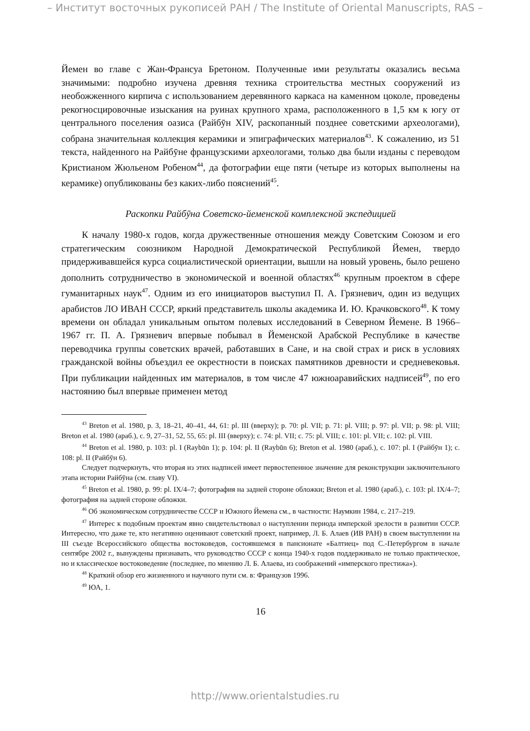– Институт восточных рукописей РАН / The Institute of Oriental Manuscripts, RAS –
Йемен во главе с Жан-Франсуа Бретоном. Полученные ими результаты оказались весьма значимыми: подробно изучена древняя техника строительства местных сооружений из необожженного кирпича с использованием деревянного каркаса на каменном цоколе, проведены рекогносцировочные изыскания на руинах крупного храма, расположенного в 1,5 км к югу от центрального поселения оазиса (Райбӯн XIV, раскопанный позднее советскими археологами), собрана значительная коллекция керамики и эпиграфических материалов<sup>43</sup>. К сожалению, из 51 текста, найденного на Райбӯне французскими археологами, только два были изданы с переводом Кристианом Жюльеном Робеном<sup>44</sup>, да фотографии еще пяти (четыре из которых выполнены на керамике) опубликованы без каких-либо пояснений<sup>45</sup>.
Раскопки Райбӯна Советско-йеменской комплексной экспедицией
К началу 1980-х годов, когда дружественные отношения между Советским Союзом и его стратегическим союзником Народной Демократической Республикой Йемен, твердо придерживавшейся курса социалистической ориентации, вышли на новый уровень, было решено дополнить сотрудничество в экономической и военной областях<sup>46</sup> крупным проектом в сфере гуманитарных наук<sup>47</sup>. Одним из его инициаторов выступил П. А. Грязневич, один из ведущих арабистов ЛО ИВАН СССР, яркий представитель школы академика И. Ю. Крачковского<sup>48</sup>. К тому времени он обладал уникальным опытом полевых исследований в Северном Йемене. В 1966–1967 гг. П. А. Грязневич впервые побывал в Йеменской Арабской Республике в качестве переводчика группы советских врачей, работавших в Сане, и на свой страх и риск в условиях гражданской войны объездил ее окрестности в поисках памятников древности и средневековья. При публикации найденных им материалов, в том числе 47 южноаравийских надписей<sup>49</sup>, по его настоянию был впервые применен метод
<sup>43</sup> Breton et al. 1980, p. 3, 18–21, 40–41, 44, 61: pl. III (вверху); p. 70: pl. VII; p. 71: pl. VIII; p. 97: pl. VII; p. 98: pl. VIII; Breton et al. 1980 (араб.), c. 9, 27–31, 52, 55, 65: pl. III (вверху); c. 74: pl. VII; c. 75: pl. VIII; c. 101: pl. VII; c. 102: pl. VIII.
<sup>44</sup> Breton et al. 1980, p. 103: pl. I (Raybūn 1); p. 104: pl. II (Raybūn 6); Breton et al. 1980 (араб.), c. 107: pl. I (Райбӯн 1); c. 108: pl. II (Райбӯн 6).
Следует подчеркнуть, что вторая из этих надписей имеет первостепенное значение для реконструкции заключительного этапа истории Райбӯна (см. главу VI).
<sup>45</sup> Breton et al. 1980, p. 99: pl. IX/4–7; фотография на задней стороне обложки; Breton et al. 1980 (араб.), c. 103: pl. IX/4–7; фотография на задней стороне обложки.
<sup>46</sup> Об экономическом сотрудничестве СССР и Южного Йемена см., в частности: Наумкин 1984, c. 217–219.
<sup>47</sup> Интерес к подобным проектам явно свидетельствовал о наступлении периода имперской зрелости в развитии СССР. Интересно, что даже те, кто негативно оценивают советский проект, например, Л. Б. Алаев (ИВ РАН) в своем выступлении на III съезде Всероссийского общества востоковедов, состоявшемся в пансионате «Балтиец» под С.-Петербургом в начале сентябре 2002 г., вынуждены признавать, что руководство СССР с конца 1940-х годов поддерживало не только практическое, но и классическое востоковедение (последнее, по мнению Л. Б. Алаева, из соображений «имперского престижа»).
<sup>48</sup> Краткий обзор его жизненного и научного пути см. в: Французов 1996.
<sup>49</sup> ЮА, 1.
16
http://www.orientalstudies.ru